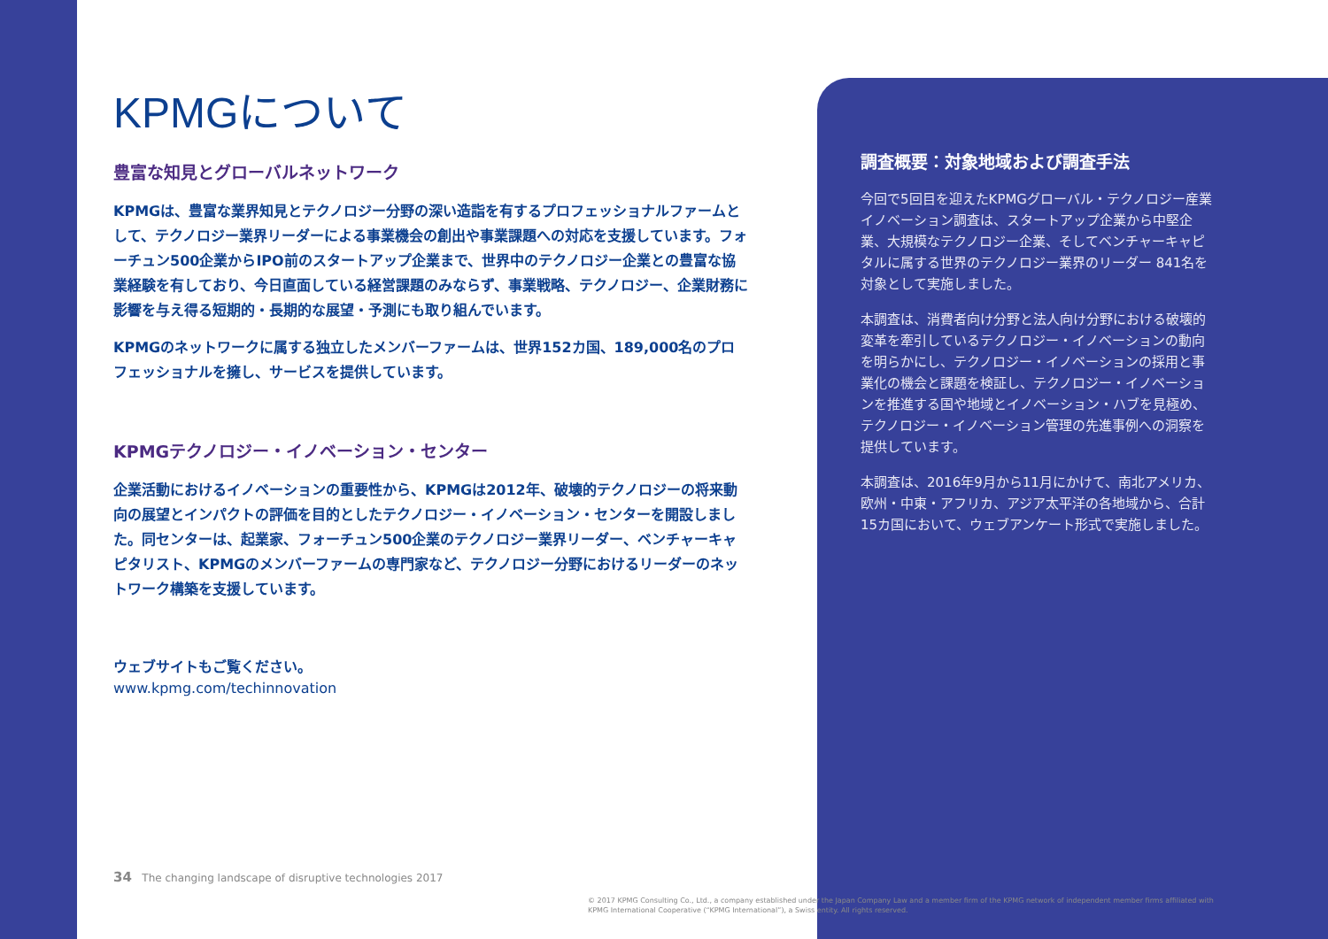KPMGについて
豊富な知見とグローバルネットワーク
KPMGは、豊富な業界知見とテクノロジー分野の深い造詣を有するプロフェッショナルファームとして、テクノロジー業界リーダーによる事業機会の創出や事業課題への対応を支援しています。フォーチュン500企業からIPO前のスタートアップ企業まで、世界中のテクノロジー企業との豊富な協業経験を有しており、今日直面している経営課題のみならず、事業戦略、テクノロジー、企業財務に影響を与え得る短期的・長期的な展望・予測にも取り組んでいます。
KPMGのネットワークに属する独立したメンバーファームは、世界152カ国、189,000名のプロフェッショナルを擁し、サービスを提供しています。
KPMGテクノロジー・イノベーション・センター
企業活動におけるイノベーションの重要性から、KPMGは2012年、破壊的テクノロジーの将来動向の展望とインパクトの評価を目的としたテクノロジー・イノベーション・センターを開設しました。同センターは、起業家、フォーチュン500企業のテクノロジー業界リーダー、ベンチャーキャピタリスト、KPMGのメンバーファームの専門家など、テクノロジー分野におけるリーダーのネットワーク構築を支援しています。
ウェブサイトもご覧ください。
www.kpmg.com/techinnovation
調査概要：対象地域および調査手法
今回で5回目を迎えたKPMGグローバル・テクノロジー産業イノベーション調査は、スタートアップ企業から中堅企業、大規模なテクノロジー企業、そしてベンチャーキャピタルに属する世界のテクノロジー業界のリーダー 841名を対象として実施しました。
本調査は、消費者向け分野と法人向け分野における破壊的変革を牽引しているテクノロジー・イノベーションの動向を明らかにし、テクノロジー・イノベーションの採用と事業化の機会と課題を検証し、テクノロジー・イノベーションを推進する国や地域とイノベーション・ハブを見極め、テクノロジー・イノベーション管理の先進事例への洞察を提供しています。
本調査は、2016年9月から11月にかけて、南北アメリカ、欧州・中東・アフリカ、アジア太平洋の各地域から、合計15カ国において、ウェブアンケート形式で実施しました。
34 The changing landscape of disruptive technologies 2017
© 2017 KPMG Consulting Co., Ltd., a company established under the Japan Company Law and a member firm of the KPMG network of independent member firms affiliated with KPMG International Cooperative (“KPMG International”), a Swiss entity. All rights reserved.